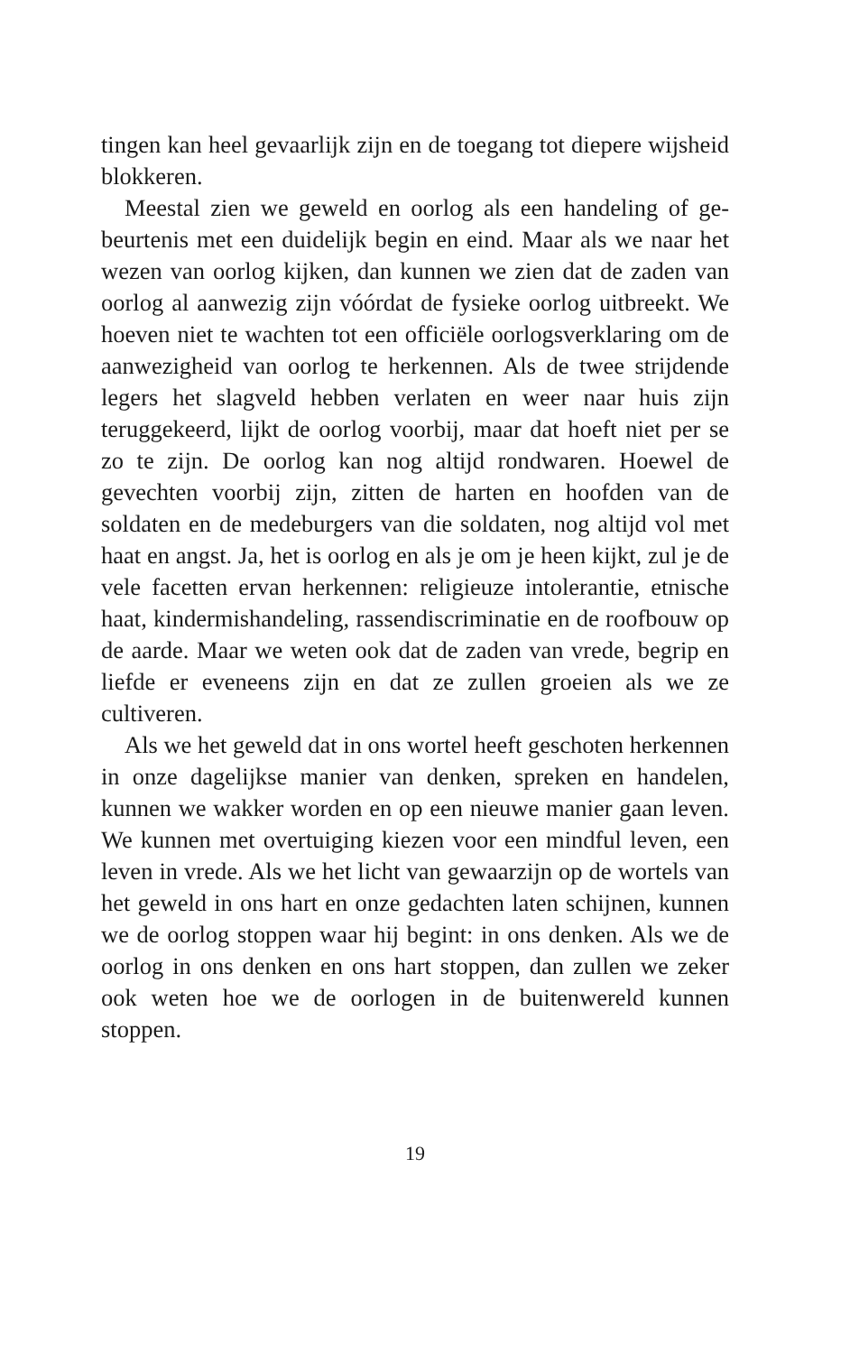tingen kan heel gevaarlijk zijn en de toegang tot diepere wijs­heid blokkeren.
Meestal zien we geweld en oorlog als een handeling of ge­beurtenis met een duidelijk begin en eind. Maar als we naar het wezen van oorlog kijken, dan kunnen we zien dat de zaden van oorlog al aanwezig zijn vóórdat de fysieke oorlog uit­breekt. We hoeven niet te wachten tot een officiële oorlogs­verklaring om de aanwezigheid van oorlog te herkennen. Als de twee strijdende legers het slagveld hebben verlaten en weer naar huis zijn teruggekeerd, lijkt de oorlog voorbij, maar dat hoeft niet per se zo te zijn. De oorlog kan nog altijd rondwa­ren. Hoewel de gevechten voorbij zijn, zitten de harten en hoofden van de soldaten en de medeburgers van die soldaten, nog altijd vol met haat en angst. Ja, het is oorlog en als je om je heen kijkt, zul je de vele facetten ervan herkennen: religieuze intolerantie, etnische haat, kindermishandeling, rassendiscri­minatie en de roofbouw op de aarde. Maar we weten ook dat de zaden van vrede, begrip en liefde er eveneens zijn en dat ze zullen groeien als we ze cultiveren.
Als we het geweld dat in ons wortel heeft geschoten herken­nen in onze dagelijkse manier van denken, spreken en hande­len, kunnen we wakker worden en op een nieuwe manier gaan leven. We kunnen met overtuiging kiezen voor een mindful leven, een leven in vrede. Als we het licht van gewaarzijn op de wortels van het geweld in ons hart en onze gedachten laten schijnen, kunnen we de oorlog stoppen waar hij begint: in ons denken. Als we de oorlog in ons denken en ons hart stoppen, dan zullen we zeker ook weten hoe we de oorlogen in de buiten­wereld kunnen stoppen.
19